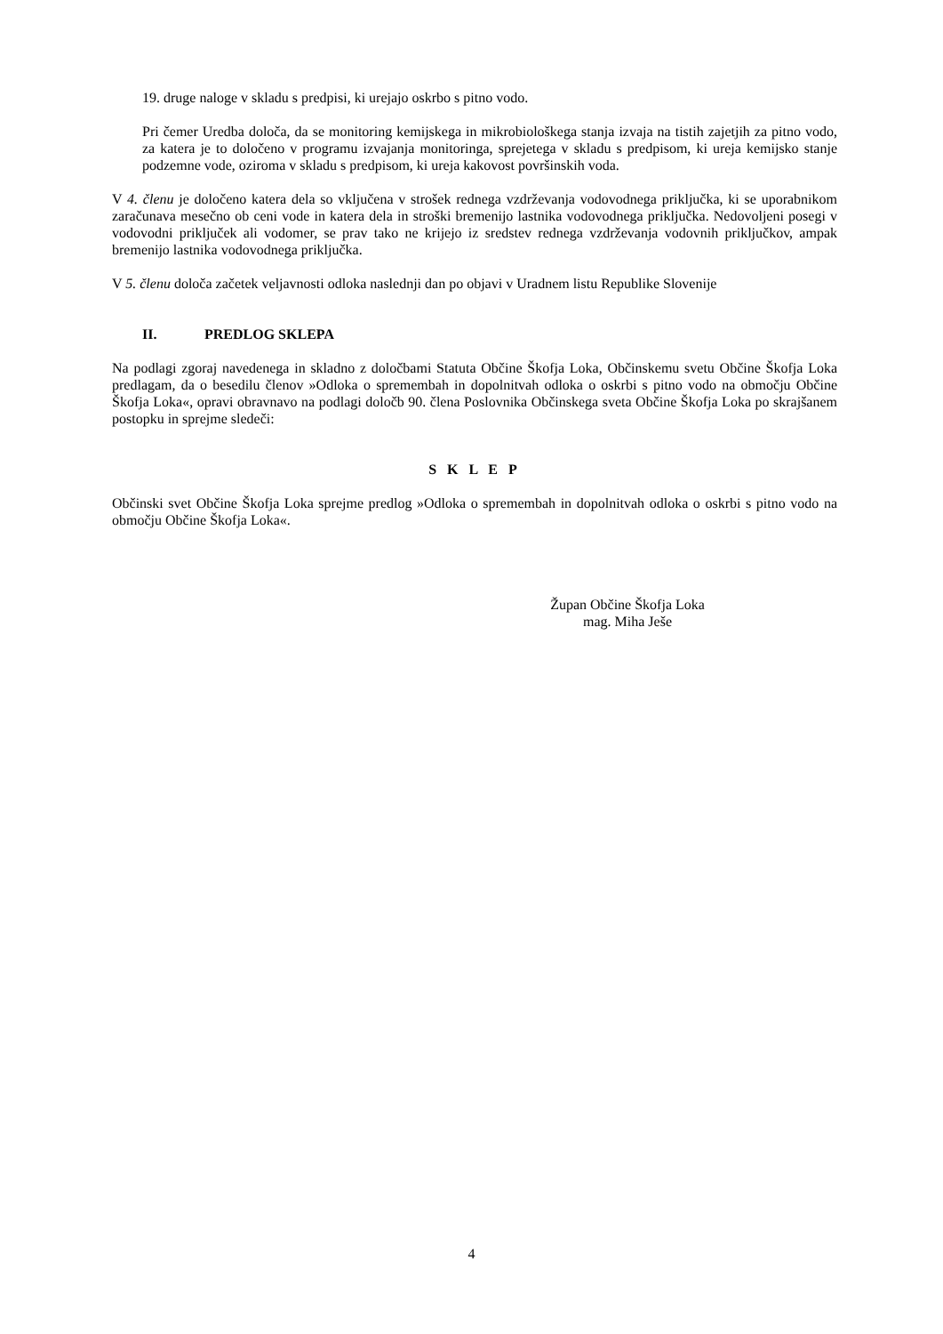19. druge naloge v skladu s predpisi, ki urejajo oskrbo s pitno vodo.
Pri čemer Uredba določa, da se monitoring kemijskega in mikrobiološkega stanja izvaja na tistih zajetjih za pitno vodo, za katera je to določeno v programu izvajanja monitoringa, sprejetega v skladu s predpisom, ki ureja kemijsko stanje podzemne vode, oziroma v skladu s predpisom, ki ureja kakovost površinskih voda.
V 4. členu je določeno katera dela so vključena v strošek rednega vzdrževanja vodovodnega priključka, ki se uporabnikom zaračunava mesečno ob ceni vode in katera dela in stroški bremenijo lastnika vodovodnega priključka. Nedovoljeni posegi v vodovodni priključek ali vodomer, se prav tako ne krijejo iz sredstev rednega vzdrževanja vodovnih priključkov, ampak bremenijo lastnika vodovodnega priključka.
V 5. členu določa začetek veljavnosti odloka naslednji dan po objavi v Uradnem listu Republike Slovenije
II. PREDLOG SKLEPA
Na podlagi zgoraj navedenega in skladno z določbami Statuta Občine Škofja Loka, Občinskemu svetu Občine Škofja Loka predlagam, da o besedilu členov »Odloka o spremembah in dopolnitvah odloka o oskrbi s pitno vodo na območju Občine Škofja Loka«, opravi obravnavo na podlagi določb 90. člena Poslovnika Občinskega sveta Občine Škofja Loka po skrajšanem postopku in sprejme sledeči:
S K L E P
Občinski svet Občine Škofja Loka sprejme predlog »Odloka o spremembah in dopolnitvah odloka o oskrbi s pitno vodo na območju Občine Škofja Loka«.
Župan Občine Škofja Loka
mag. Miha Ješe
4